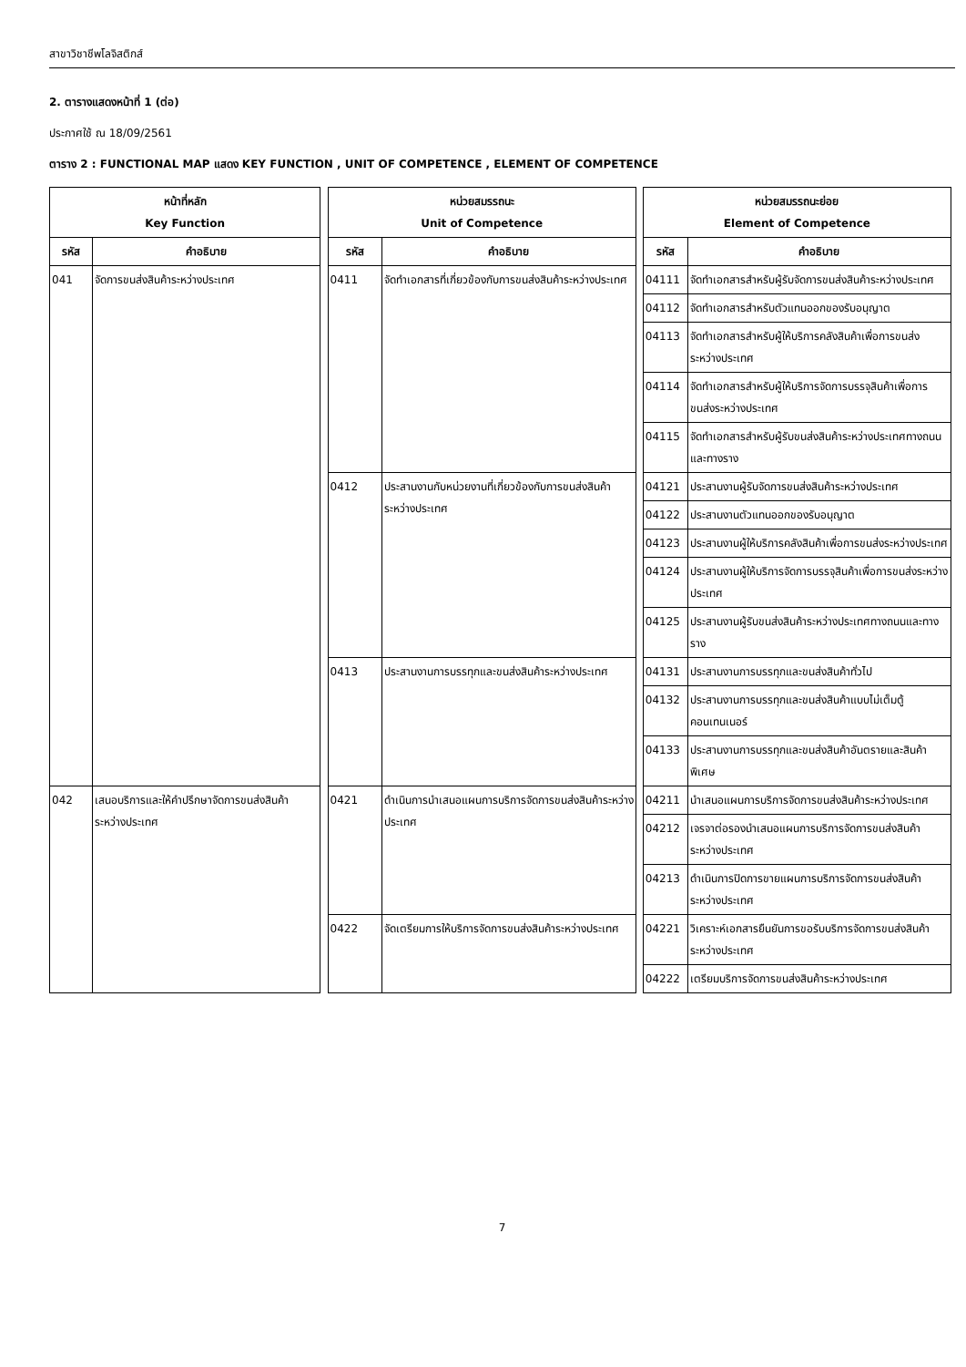สาขาวิชาชีพโลจิสติกส์
2. ตารางแสดงหน้าที่ 1 (ต่อ)
ประกาศใช้ ณ 18/09/2561
ตาราง 2 : FUNCTIONAL MAP แสดง KEY FUNCTION , UNIT OF COMPETENCE , ELEMENT OF COMPETENCE
| หน้าที่หลัก Key Function | | | หน่วยสมรรถนะ Unit of Competence | | | หน่วยสมรรถนะย่อย Element of Competence | |
| รหัส | คำอธิบาย | | รหัส | คำอธิบาย | | รหัส | คำอธิบาย |
| 041 | จัดการขนส่งสินค้าระหว่างประเทศ | | 0411 | จัดทำเอกสารที่เกี่ยวข้องกับการขนส่งสินค้าระหว่างประเทศ | | 04111 | จัดทำเอกสารสำหรับผู้รับจัดการขนส่งสินค้าระหว่างประเทศ |
| | | | | | | 04112 | จัดทำเอกสารสำหรับตัวแทนออกของรับอนุญาต |
| | | | | | | 04113 | จัดทำเอกสารสำหรับผู้ให้บริการคลังสินค้าเพื่อการขนส่งระหว่างประเทศ |
| | | | | | | 04114 | จัดทำเอกสารสำหรับผู้ให้บริการจัดการบรรจุสินค้าเพื่อการขนส่งระหว่างประเทศ |
| | | | | | | 04115 | จัดทำเอกสารสำหรับผู้รับขนส่งสินค้าระหว่างประเทศทางถนนและทางราง |
| | | | 0412 | ประสานงานกับหน่วยงานที่เกี่ยวข้องกับการขนส่งสินค้าระหว่างประเทศ | | 04121 | ประสานงานผู้รับจัดการขนส่งสินค้าระหว่างประเทศ |
| | | | | | | 04122 | ประสานงานตัวแทนออกของรับอนุญาต |
| | | | | | | 04123 | ประสานงานผู้ให้บริการคลังสินค้าเพื่อการขนส่งระหว่างประเทศ |
| | | | | | | 04124 | ประสานงานผู้ให้บริการจัดการบรรจุสินค้าเพื่อการขนส่งระหว่างประเทศ |
| | | | | | | 04125 | ประสานงานผู้รับขนส่งสินค้าระหว่างประเทศทางถนนและทางราง |
| | | | 0413 | ประสานงานการบรรทุกและขนส่งสินค้าระหว่างประเทศ | | 04131 | ประสานงานการบรรทุกและขนส่งสินค้าทั่วไป |
| | | | | | | 04132 | ประสานงานการบรรทุกและขนส่งสินค้าแบบไม่เต็มตู้คอนเทนเนอร์ |
| | | | | | | 04133 | ประสานงานการบรรทุกและขนส่งสินค้าอันตรายและสินค้าพิเศษ |
| 042 | เสนอบริการและให้คำปรึกษาจัดการขนส่งสินค้าระหว่างประเทศ | | 0421 | ดำเนินการนำเสนอแผนการบริการจัดการขนส่งสินค้าระหว่างประเทศ | | 04211 | นำเสนอแผนการบริการจัดการขนส่งสินค้าระหว่างประเทศ |
| | | | | | | 04212 | เจรจาต่อรองนำเสนอแผนการบริการจัดการขนส่งสินค้าระหว่างประเทศ |
| | | | | | | 04213 | ดำเนินการปิดการขายแผนการบริการจัดการขนส่งสินค้าระหว่างประเทศ |
| | | | 0422 | จัดเตรียมการให้บริการจัดการขนส่งสินค้าระหว่างประเทศ | | 04221 | วิเคราะห์เอกสารยืนยันการขอรับบริการจัดการขนส่งสินค้าระหว่างประเทศ |
| | | | | | | 04222 | เตรียมบริการจัดการขนส่งสินค้าระหว่างประเทศ |
7